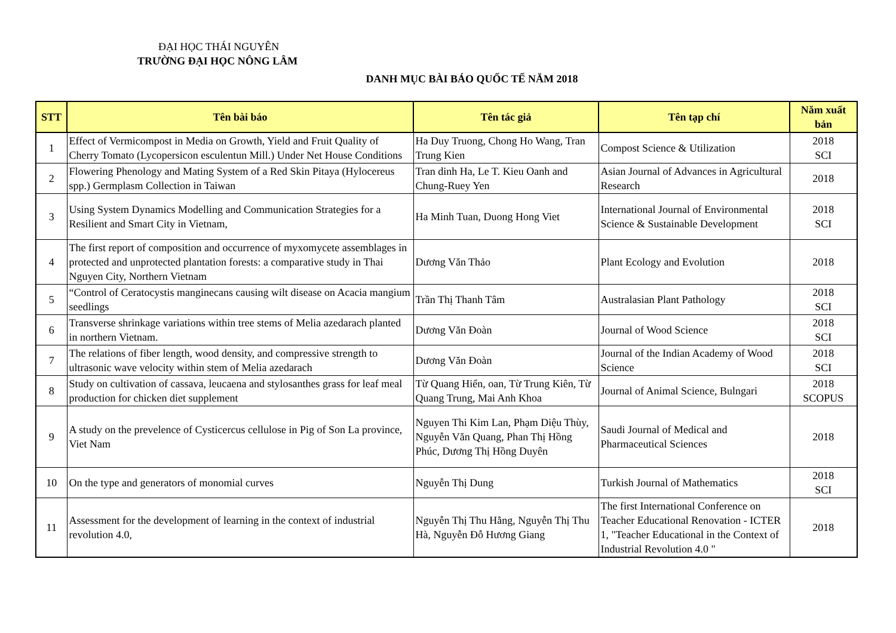ĐẠI HỌC THÁI NGUYÊN
TRƯỜNG ĐẠI HỌC NÔNG LÂM
DANH MỤC BÀI BÁO QUỐC TẾ NĂM 2018
| STT | Tên bài báo | Tên tác giả | Tên tạp chí | Năm xuất bản |
| --- | --- | --- | --- | --- |
| 1 | Effect of Vermicompost in Media on Growth, Yield and Fruit Quality of Cherry Tomato (Lycopersicon esculentun Mill.) Under Net House Conditions | Ha Duy Truong, Chong Ho Wang, Tran Trung Kien | Compost Science & Utilization | 2018 SCI |
| 2 | Flowering Phenology and Mating System of a Red Skin Pitaya (Hylocereus spp.) Germplasm Collection in Taiwan | Tran dinh Ha, Le T. Kieu Oanh and Chung-Ruey Yen | Asian Journal of Advances in Agricultural Research | 2018 |
| 3 | Using System Dynamics Modelling and Communication Strategies for a Resilient and Smart City in Vietnam, | Ha Minh Tuan, Duong Hong Viet | International Journal of Environmental Science & Sustainable Development | 2018 SCI |
| 4 | The first report of composition and occurrence of myxomycete assemblages in protected and unprotected plantation forests: a comparative study in Thai Nguyen City, Northern Vietnam | Dương Văn Thảo | Plant Ecology and Evolution | 2018 |
| 5 | “Control of Ceratocystis manginecans causing wilt disease on Acacia mangium seedlings | Trần Thị Thanh Tâm | Australasian Plant Pathology | 2018 SCI |
| 6 | Transverse shrinkage variations within tree stems of Melia azedarach planted in northern Vietnam. | Dương Văn Đoàn | Journal of Wood Science | 2018 SCI |
| 7 | The relations of fiber length, wood density, and compressive strength to ultrasonic wave velocity within stem of Melia azedarach | Dương Văn Đoàn | Journal of the Indian Academy of Wood Science | 2018 SCI |
| 8 | Study on cultivation of cassava, leucaena and stylosanthes grass for leaf meal production for chicken diet supplement | Từ Quang Hiển, oan, Từ Trung Kiên, Từ Quang Trung, Mai Anh Khoa | Journal of Animal Science, Bulngari | 2018 SCOPUS |
| 9 | A study on the prevelence of Cysticercus cellulose in Pig of Son La province, Viet Nam | Nguyen Thi Kim Lan, Phạm Diệu Thùy, Nguyễn Văn Quang, Phan Thị Hồng Phúc, Dương Thị Hồng Duyên | Saudi Journal of Medical and Pharmaceutical Sciences | 2018 |
| 10 | On the type and generators of monomial curves | Nguyễn Thị Dung | Turkish Journal of Mathematics | 2018 SCI |
| 11 | Assessment for the development of learning in the context of industrial revolution 4.0, | Nguyễn Thị Thu Hằng, Nguyễn Thị Thu Hà, Nguyễn Đỗ Hương Giang | The first International Conference on Teacher Educational Renovation - ICTER 1, "Teacher Educational in the Context of Industrial Revolution 4.0 " | 2018 |